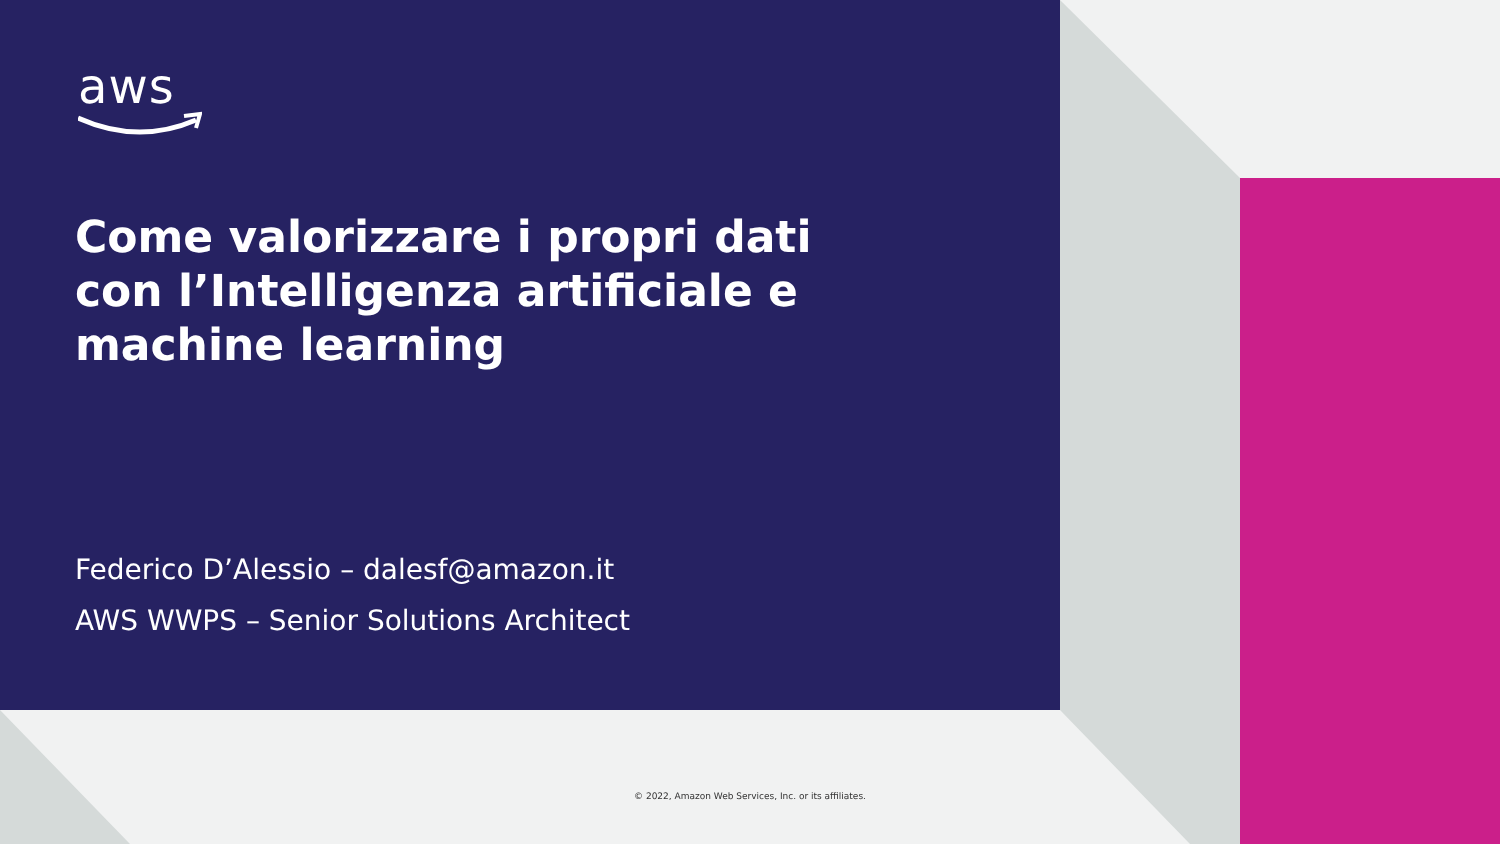aws
Come valorizzare i propri dati con l’Intelligenza artificiale e machine learning
Federico D’Alessio – dalesf@amazon.it
AWS WWPS – Senior Solutions Architect
© 2022, Amazon Web Services, Inc. or its affiliates.